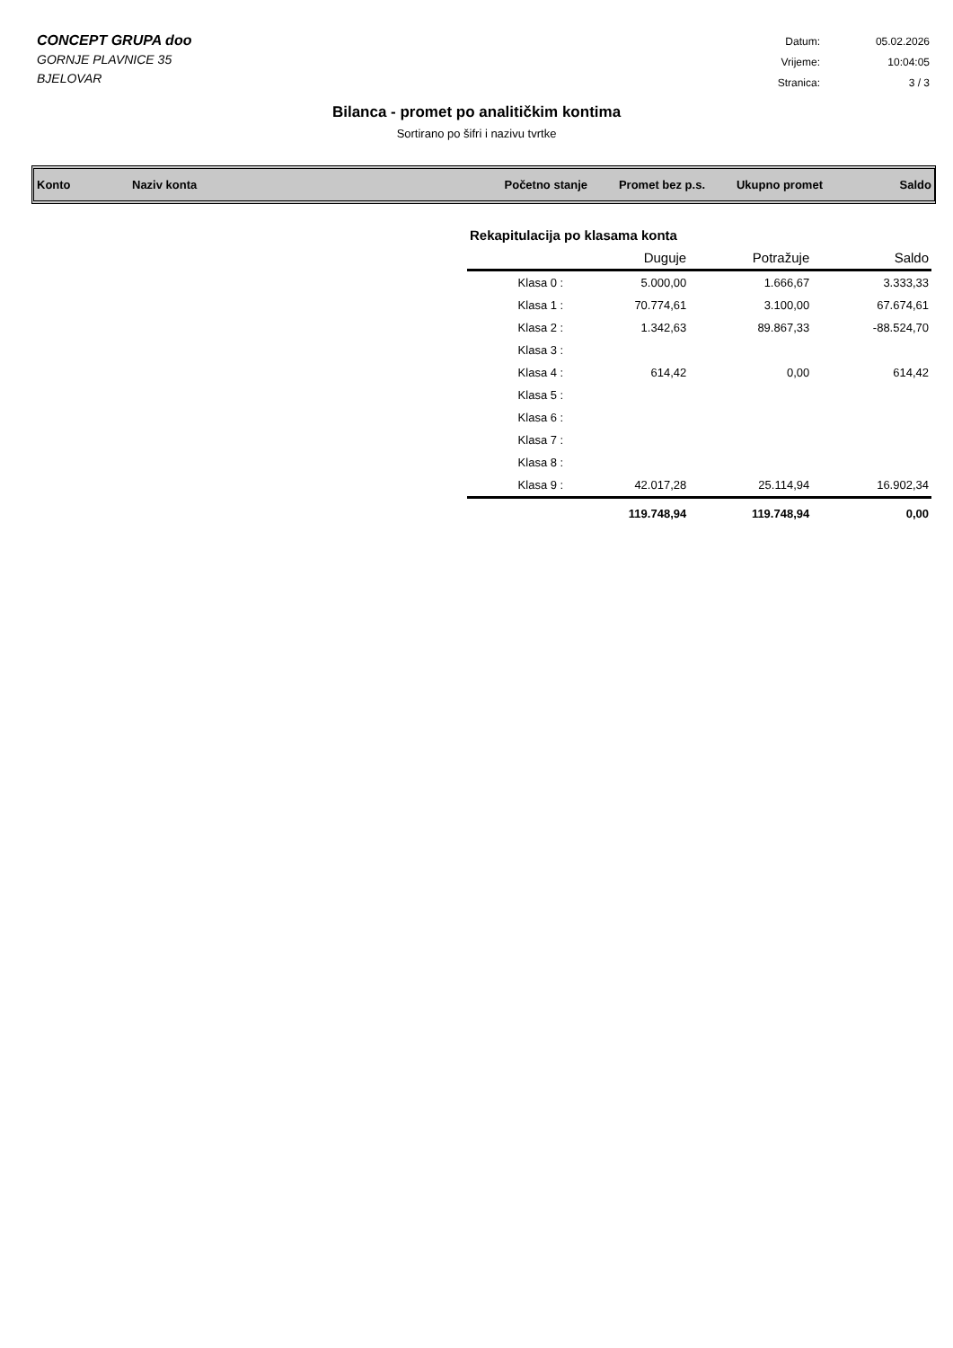CONCEPT GRUPA doo
GORNJE PLAVNICE 35
BJELOVAR
| Datum: | 05.02.2026 |
| Vrijeme: | 10:04:05 |
| Stranica: | 3 / 3 |
Bilanca - promet po analitičkim kontima
Sortirano po šifri i nazivu tvrtke
| Konto | Naziv konta | Početno stanje | Promet bez p.s. | Ukupno promet | Saldo |
| --- | --- | --- | --- | --- | --- |
| Rekapitulacija po klasama konta | | | |
| | Duguje | Potražuje | Saldo |
| Klasa 0 : | 5.000,00 | 1.666,67 | 3.333,33 |
| Klasa 1 : | 70.774,61 | 3.100,00 | 67.674,61 |
| Klasa 2 : | 1.342,63 | 89.867,33 | -88.524,70 |
| Klasa 3 : | | | |
| Klasa 4 : | 614,42 | 0,00 | 614,42 |
| Klasa 5 : | | | |
| Klasa 6 : | | | |
| Klasa 7 : | | | |
| Klasa 8 : | | | |
| Klasa 9 : | 42.017,28 | 25.114,94 | 16.902,34 |
| | 119.748,94 | 119.748,94 | 0,00 |